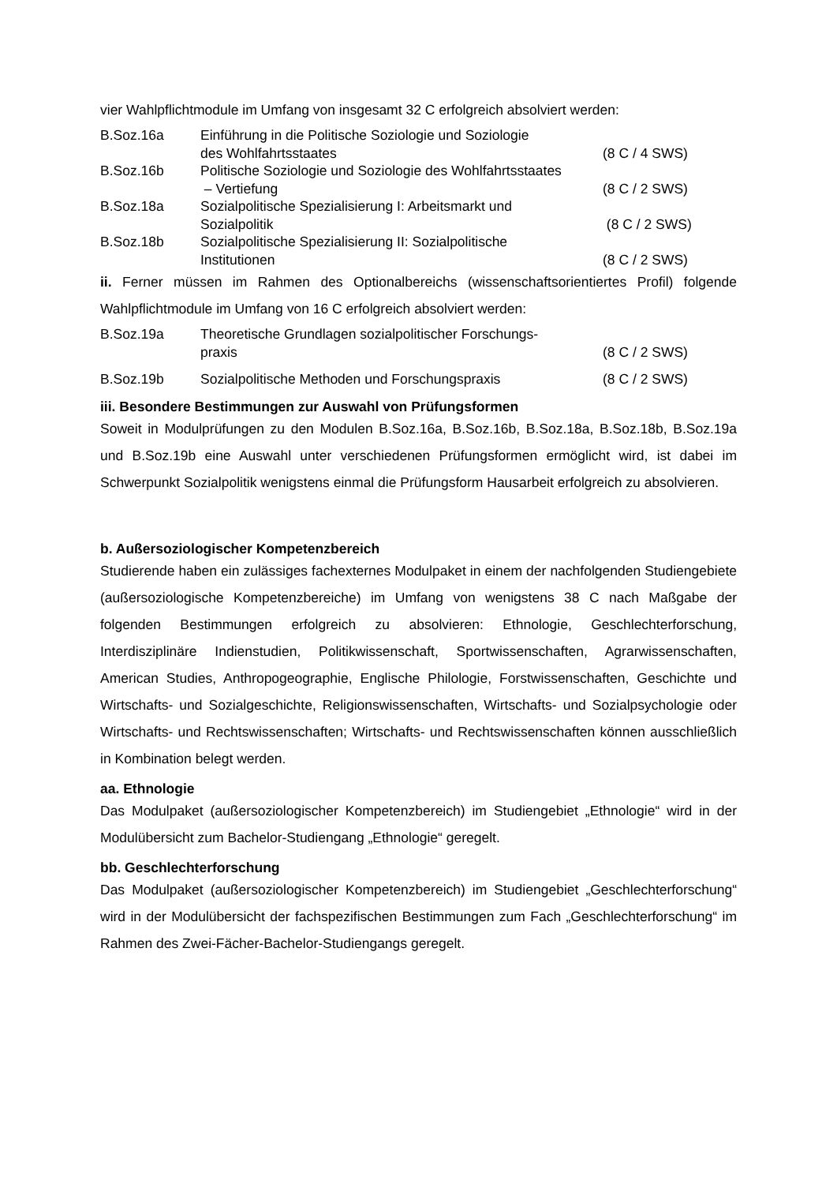vier Wahlpflichtmodule im Umfang von insgesamt 32 C erfolgreich absolviert werden:
B.Soz.16a
Einführung in die Politische Soziologie und Soziologie
des Wohlfahrtsstaates
(8 C / 4 SWS)
B.Soz.16b
Politische Soziologie und Soziologie des Wohlfahrtsstaates
– Vertiefung
(8 C / 2 SWS)
B.Soz.18a
Sozialpolitische Spezialisierung I: Arbeitsmarkt und
Sozialpolitik
(8 C / 2 SWS)
B.Soz.18b
Sozialpolitische Spezialisierung II: Sozialpolitische
Institutionen
(8 C / 2 SWS)
ii. Ferner müssen im Rahmen des Optionalbereichs (wissenschaftsorientiertes Profil) folgende Wahlpflichtmodule im Umfang von 16 C erfolgreich absolviert werden:
B.Soz.19a
Theoretische Grundlagen sozialpolitischer Forschungs-
praxis
(8 C / 2 SWS)
B.Soz.19b
Sozialpolitische Methoden und Forschungspraxis
(8 C / 2 SWS)
iii. Besondere Bestimmungen zur Auswahl von Prüfungsformen
Soweit in Modulprüfungen zu den Modulen B.Soz.16a, B.Soz.16b, B.Soz.18a, B.Soz.18b, B.Soz.19a und B.Soz.19b eine Auswahl unter verschiedenen Prüfungsformen ermöglicht wird, ist dabei im Schwerpunkt Sozialpolitik wenigstens einmal die Prüfungsform Hausarbeit erfolgreich zu absolvieren.
b. Außersoziologischer Kompetenzbereich
Studierende haben ein zulässiges fachexternes Modulpaket in einem der nachfolgenden Studiengebiete (außersoziologische Kompetenzbereiche) im Umfang von wenigstens 38 C nach Maßgabe der folgenden Bestimmungen erfolgreich zu absolvieren: Ethnologie, Geschlechterforschung, Interdisziplinäre Indienstudien, Politikwissenschaft, Sportwissenschaften, Agrarwissenschaften, American Studies, Anthropogeographie, Englische Philologie, Forstwissenschaften, Geschichte und Wirtschafts- und Sozialgeschichte, Religionswissenschaften, Wirtschafts- und Sozialpsychologie oder Wirtschafts- und Rechtswissenschaften; Wirtschafts- und Rechtswissenschaften können ausschließlich in Kombination belegt werden.
aa. Ethnologie
Das Modulpaket (außersoziologischer Kompetenzbereich) im Studiengebiet „Ethnologie“ wird in der Modulübersicht zum Bachelor-Studiengang „Ethnologie“ geregelt.
bb. Geschlechterforschung
Das Modulpaket (außersoziologischer Kompetenzbereich) im Studiengebiet „Geschlechterforschung“ wird in der Modulübersicht der fachspezifischen Bestimmungen zum Fach „Geschlechterforschung“ im Rahmen des Zwei-Fächer-Bachelor-Studiengangs geregelt.